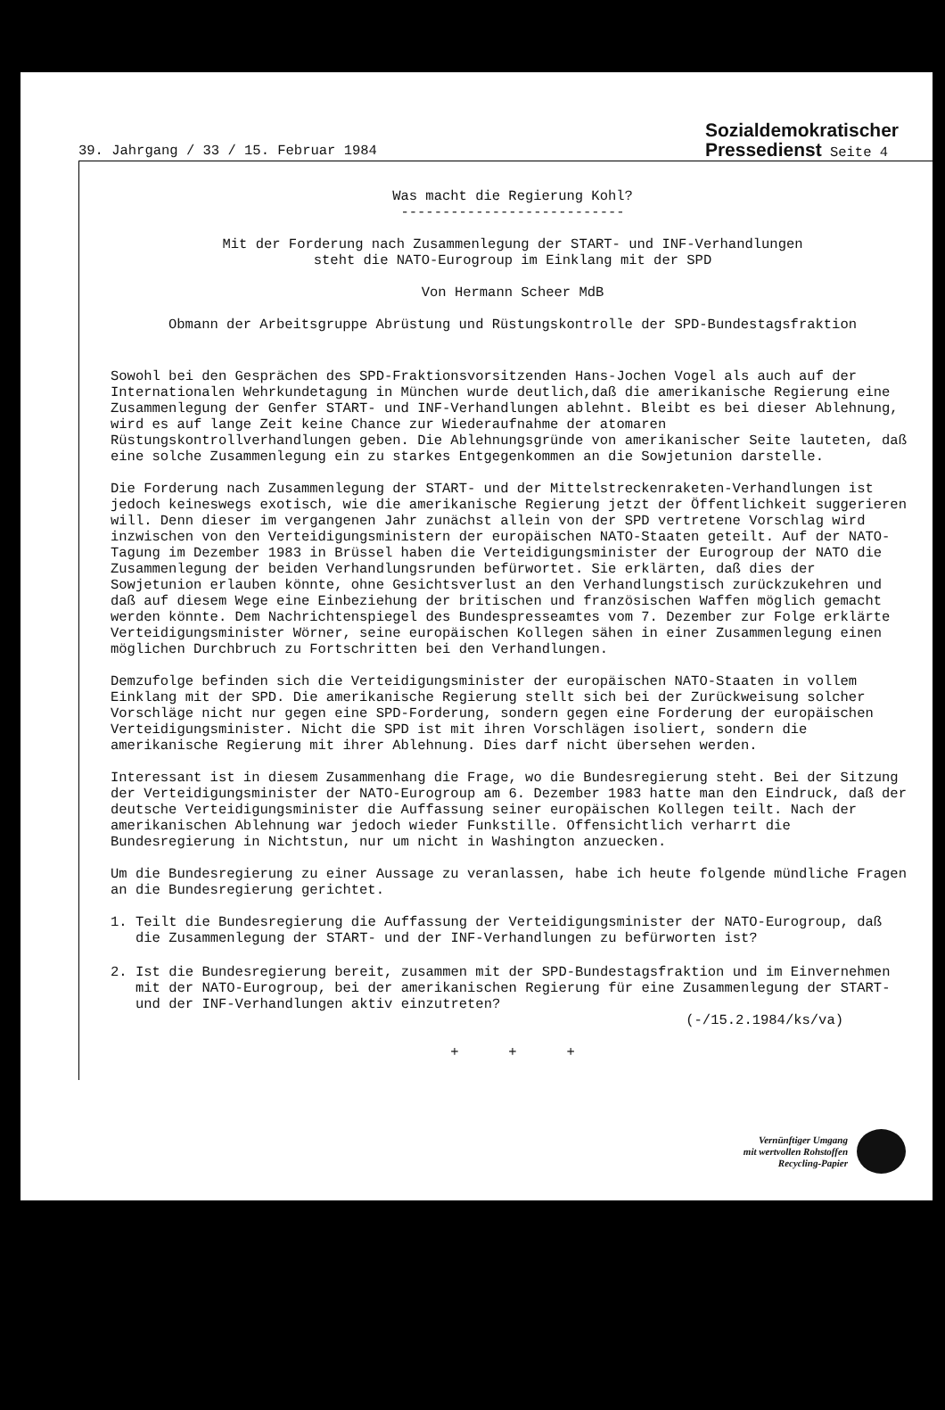39. Jahrgang / 33 / 15. Februar 1984
Sozialdemokratischer
Pressedienst Seite 4
Was macht die Regierung Kohl?
---------------------------
Mit der Forderung nach Zusammenlegung der START- und INF-Verhandlungen
steht die NATO-Eurogroup im Einklang mit der SPD
Von Hermann Scheer MdB
Obmann der Arbeitsgruppe Abrüstung und Rüstungskontrolle der SPD-Bundestagsfraktion
Sowohl bei den Gesprächen des SPD-Fraktionsvorsitzenden Hans-Jochen Vogel als auch auf der Internationalen Wehrkundetagung in München wurde deutlich,daß die amerikanische Regierung eine Zusammenlegung der Genfer START- und INF-Verhandlungen ablehnt. Bleibt es bei dieser Ablehnung, wird es auf lange Zeit keine Chance zur Wiederaufnahme der atomaren Rüstungskontrollverhandlungen geben. Die Ablehnungsgründe von amerikanischer Seite lauteten, daß eine solche Zusammenlegung ein zu starkes Entgegenkommen an die Sowjetunion darstelle.
Die Forderung nach Zusammenlegung der START- und der Mittelstreckenraketen-Verhandlungen ist jedoch keineswegs exotisch, wie die amerikanische Regierung jetzt der Öffentlichkeit suggerieren will. Denn dieser im vergangenen Jahr zunächst allein von der SPD vertretene Vorschlag wird inzwischen von den Verteidigungsministern der europäischen NATO-Staaten geteilt. Auf der NATO-Tagung im Dezember 1983 in Brüssel haben die Verteidigungsminister der Eurogroup der NATO die Zusammenlegung der beiden Verhandlungsrunden befürwortet. Sie erklärten, daß dies der Sowjetunion erlauben könnte, ohne Gesichtsverlust an den Verhandlungstisch zurückzukehren und daß auf diesem Wege eine Einbeziehung der britischen und französischen Waffen möglich gemacht werden könnte. Dem Nachrichtenspiegel des Bundespresseamtes vom 7. Dezember zur Folge erklärte Verteidigungsminister Wörner, seine europäischen Kollegen sähen in einer Zusammenlegung einen möglichen Durchbruch zu Fortschritten bei den Verhandlungen.
Demzufolge befinden sich die Verteidigungsminister der europäischen NATO-Staaten in vollem Einklang mit der SPD. Die amerikanische Regierung stellt sich bei der Zurückweisung solcher Vorschläge nicht nur gegen eine SPD-Forderung, sondern gegen eine Forderung der europäischen Verteidigungsminister. Nicht die SPD ist mit ihren Vorschlägen isoliert, sondern die amerikanische Regierung mit ihrer Ablehnung. Dies darf nicht übersehen werden.
Interessant ist in diesem Zusammenhang die Frage, wo die Bundesregierung steht. Bei der Sitzung der Verteidigungsminister der NATO-Eurogroup am 6. Dezember 1983 hatte man den Eindruck, daß der deutsche Verteidigungsminister die Auffassung seiner europäischen Kollegen teilt. Nach der amerikanischen Ablehnung war jedoch wieder Funkstille. Offensichtlich verharrt die Bundesregierung in Nichtstun, nur um nicht in Washington anzuecken.
Um die Bundesregierung zu einer Aussage zu veranlassen, habe ich heute folgende mündliche Fragen an die Bundesregierung gerichtet.
1. Teilt die Bundesregierung die Auffassung der Verteidigungsminister der NATO-Eurogroup, daß die Zusammenlegung der START- und der INF-Verhandlungen zu befürworten ist?
2. Ist die Bundesregierung bereit, zusammen mit der SPD-Bundestagsfraktion und im Einvernehmen mit der NATO-Eurogroup, bei der amerikanischen Regierung für eine Zusammenlegung der START- und der INF-Verhandlungen aktiv einzutreten?
(-/15.2.1984/ks/va)
+ + +
Vernünftiger Umgang
mit wertvollen Rohstoffen
Recycling-Papier